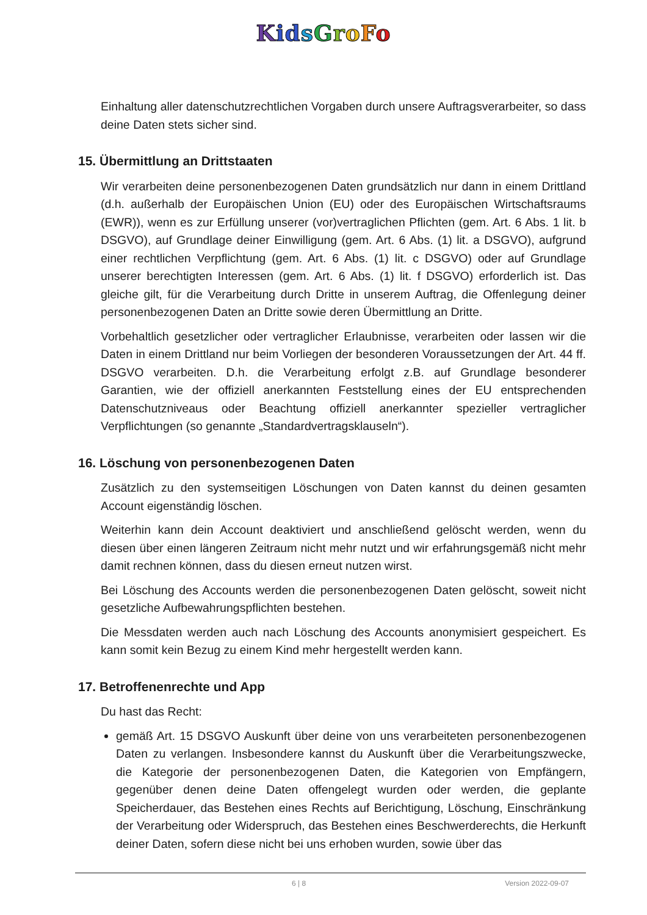Kid sGroFo
Einhaltung aller datenschutzrechtlichen Vorgaben durch unsere Auftragsverarbeiter, so dass deine Daten stets sicher sind.
15. Übermittlung an Drittstaaten
Wir verarbeiten deine personenbezogenen Daten grundsätzlich nur dann in einem Drittland (d.h. außerhalb der Europäischen Union (EU) oder des Europäischen Wirtschaftsraums (EWR)), wenn es zur Erfüllung unserer (vor)vertraglichen Pflichten (gem. Art. 6 Abs. 1 lit. b DSGVO), auf Grundlage deiner Einwilligung (gem. Art. 6 Abs. (1) lit. a DSGVO), aufgrund einer rechtlichen Verpflichtung (gem. Art. 6 Abs. (1) lit. c DSGVO) oder auf Grundlage unserer berechtigten Interessen (gem. Art. 6 Abs. (1) lit. f DSGVO) erforderlich ist. Das gleiche gilt, für die Verarbeitung durch Dritte in unserem Auftrag, die Offenlegung deiner personenbezogenen Daten an Dritte sowie deren Übermittlung an Dritte.
Vorbehaltlich gesetzlicher oder vertraglicher Erlaubnisse, verarbeiten oder lassen wir die Daten in einem Drittland nur beim Vorliegen der besonderen Voraussetzungen der Art. 44 ff. DSGVO verarbeiten. D.h. die Verarbeitung erfolgt z.B. auf Grundlage besonderer Garantien, wie der offiziell anerkannten Feststellung eines der EU entsprechenden Datenschutzniveaus oder Beachtung offiziell anerkannter spezieller vertraglicher Verpflichtungen (so genannte „Standardvertragsklauseln“).
16. Löschung von personenbezogenen Daten
Zusätzlich zu den systemseitigen Löschungen von Daten kannst du deinen gesamten Account eigenständig löschen.
Weiterhin kann dein Account deaktiviert und anschließend gelöscht werden, wenn du diesen über einen längeren Zeitraum nicht mehr nutzt und wir erfahrungsgemäß nicht mehr damit rechnen können, dass du diesen erneut nutzen wirst.
Bei Löschung des Accounts werden die personenbezogenen Daten gelöscht, soweit nicht gesetzliche Aufbewahrungspflichten bestehen.
Die Messdaten werden auch nach Löschung des Accounts anonymisiert gespeichert. Es kann somit kein Bezug zu einem Kind mehr hergestellt werden kann.
17. Betroffenenrechte und App
Du hast das Recht:
gemäß Art. 15 DSGVO Auskunft über deine von uns verarbeiteten personenbezogenen Daten zu verlangen. Insbesondere kannst du Auskunft über die Verarbeitungszwecke, die Kategorie der personenbezogenen Daten, die Kategorien von Empfängern, gegenüber denen deine Daten offengelegt wurden oder werden, die geplante Speicherdauer, das Bestehen eines Rechts auf Berichtigung, Löschung, Einschränkung der Verarbeitung oder Widerspruch, das Bestehen eines Beschwerderechts, die Herkunft deiner Daten, sofern diese nicht bei uns erhoben wurden, sowie über das
6 | 8 Version 2022-09-07